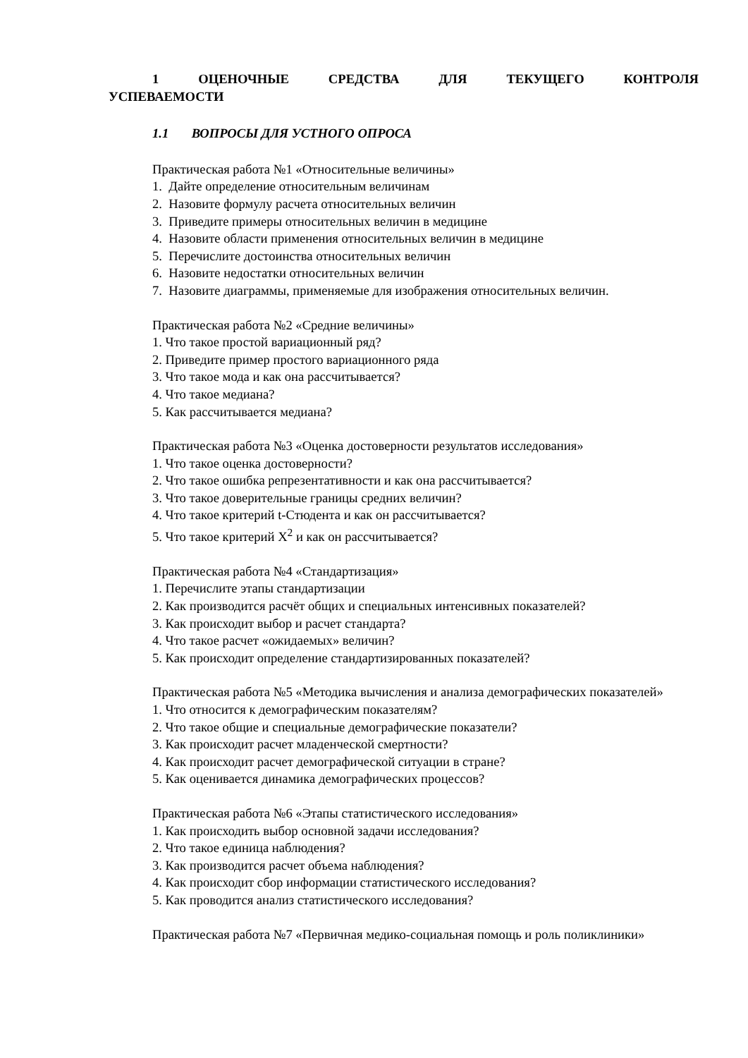1 ОЦЕНОЧНЫЕ СРЕДСТВА ДЛЯ ТЕКУЩЕГО КОНТРОЛЯ УСПЕВАЕМОСТИ
1.1 ВОПРОСЫ ДЛЯ УСТНОГО ОПРОСА
Практическая работа №1 «Относительные величины»
1. Дайте определение относительным величинам
2. Назовите формулу расчета относительных величин
3. Приведите примеры относительных величин в медицине
4. Назовите области применения относительных величин в медицине
5. Перечислите достоинства относительных величин
6. Назовите недостатки относительных величин
7. Назовите диаграммы, применяемые для изображения относительных величин.
Практическая работа №2 «Средние величины»
1. Что такое простой вариационный ряд?
2. Приведите пример простого вариационного ряда
3. Что такое мода и как она рассчитывается?
4. Что такое медиана?
5. Как рассчитывается медиана?
Практическая работа №3 «Оценка достоверности результатов исследования»
1. Что такое оценка достоверности?
2. Что такое ошибка репрезентативности и как она рассчитывается?
3. Что такое доверительные границы средних величин?
4. Что такое критерий t-Стюдента и как он рассчитывается?
5. Что такое критерий Х<sup>2</sup> и как он рассчитывается?
Практическая работа №4 «Стандартизация»
1. Перечислите этапы стандартизации
2. Как производится расчёт общих и специальных интенсивных показателей?
3. Как происходит выбор и расчет стандарта?
4. Что такое расчет «ожидаемых» величин?
5. Как происходит определение стандартизированных показателей?
Практическая работа №5 «Методика вычисления и анализа демографических показателей»
1. Что относится к демографическим показателям?
2. Что такое общие и специальные демографические показатели?
3. Как происходит расчет младенческой смертности?
4. Как происходит расчет демографической ситуации в стране?
5. Как оценивается динамика демографических процессов?
Практическая работа №6 «Этапы статистического исследования»
1. Как происходить выбор основной задачи исследования?
2. Что такое единица наблюдения?
3. Как производится расчет объема наблюдения?
4. Как происходит сбор информации статистического исследования?
5. Как проводится анализ статистического исследования?
Практическая работа №7 «Первичная медико-социальная помощь и роль поликлиники»